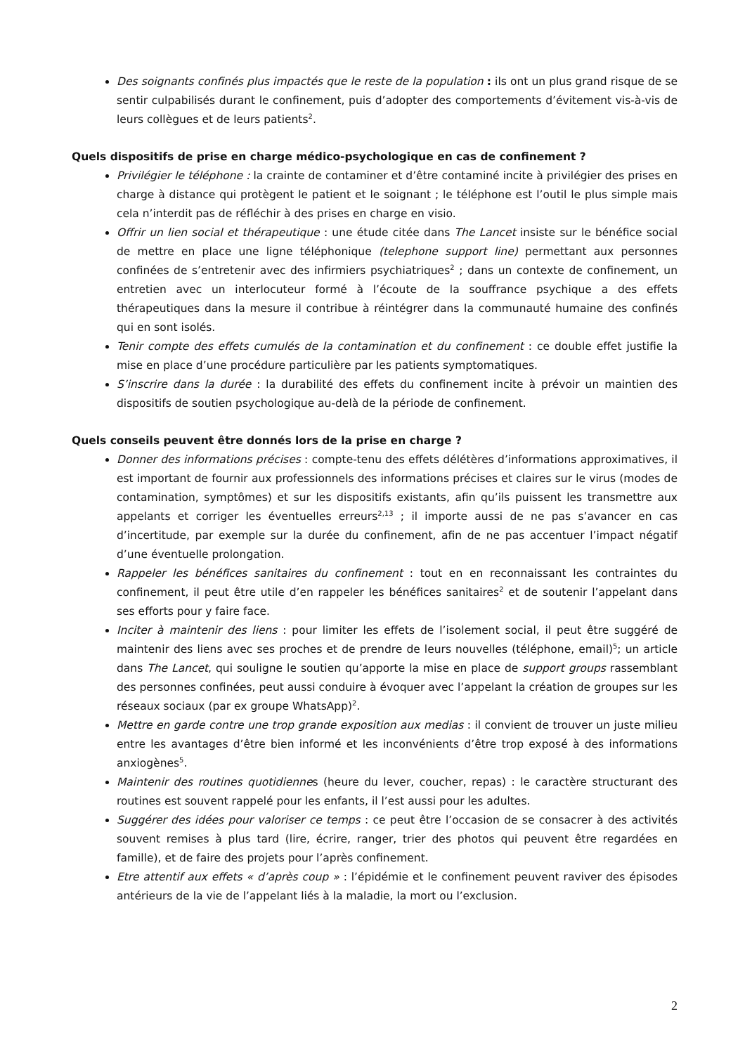Des soignants confinés plus impactés que le reste de la population : ils ont un plus grand risque de se sentir culpabilisés durant le confinement, puis d’adopter des comportements d’évitement vis-à-vis de leurs collègues et de leurs patients<sup>2</sup>.
Quels dispositifs de prise en charge médico-psychologique en cas de confinement ?
Privilégier le téléphone : la crainte de contaminer et d’être contaminé incite à privilégier des prises en charge à distance qui protègent le patient et le soignant ; le téléphone est l’outil le plus simple mais cela n’interdit pas de réfléchir à des prises en charge en visio.
Offrir un lien social et thérapeutique : une étude citée dans The Lancet insiste sur le bénéfice social de mettre en place une ligne téléphonique (telephone support line) permettant aux personnes confinées de s’entretenir avec des infirmiers psychiatriques<sup>2</sup> ; dans un contexte de confinement, un entretien avec un interlocuteur formé à l’écoute de la souffrance psychique a des effets thérapeutiques dans la mesure il contribue à réintégrer dans la communauté humaine des confinés qui en sont isolés.
Tenir compte des effets cumulés de la contamination et du confinement : ce double effet justifie la mise en place d’une procédure particulière par les patients symptomatiques.
S’inscrire dans la durée : la durabilité des effets du confinement incite à prévoir un maintien des dispositifs de soutien psychologique au-delà de la période de confinement.
Quels conseils peuvent être donnés lors de la prise en charge ?
Donner des informations précises : compte-tenu des effets délétères d’informations approximatives, il est important de fournir aux professionnels des informations précises et claires sur le virus (modes de contamination, symptômes) et sur les dispositifs existants, afin qu’ils puissent les transmettre aux appelants et corriger les éventuelles erreurs<sup>2,13</sup> ; il importe aussi de ne pas s’avancer en cas d’incertitude, par exemple sur la durée du confinement, afin de ne pas accentuer l’impact négatif d’une éventuelle prolongation.
Rappeler les bénéfices sanitaires du confinement : tout en en reconnaissant les contraintes du confinement, il peut être utile d’en rappeler les bénéfices sanitaires<sup>2</sup> et de soutenir l’appelant dans ses efforts pour y faire face.
Inciter à maintenir des liens : pour limiter les effets de l’isolement social, il peut être suggéré de maintenir des liens avec ses proches et de prendre de leurs nouvelles (téléphone, email)<sup>5</sup>; un article dans The Lancet, qui souligne le soutien qu’apporte la mise en place de support groups rassemblant des personnes confinées, peut aussi conduire à évoquer avec l’appelant la création de groupes sur les réseaux sociaux (par ex groupe WhatsApp)<sup>2</sup>.
Mettre en garde contre une trop grande exposition aux medias : il convient de trouver un juste milieu entre les avantages d’être bien informé et les inconvénients d’être trop exposé à des informations anxiogènes<sup>5</sup>.
Maintenir des routines quotidiennes (heure du lever, coucher, repas) : le caractère structurant des routines est souvent rappelé pour les enfants, il l’est aussi pour les adultes.
Suggérer des idées pour valoriser ce temps : ce peut être l’occasion de se consacrer à des activités souvent remises à plus tard (lire, écrire, ranger, trier des photos qui peuvent être regardées en famille), et de faire des projets pour l’après confinement.
Etre attentif aux effets « d’après coup » : l’épidémie et le confinement peuvent raviver des épisodes antérieurs de la vie de l’appelant liés à la maladie, la mort ou l’exclusion.
2